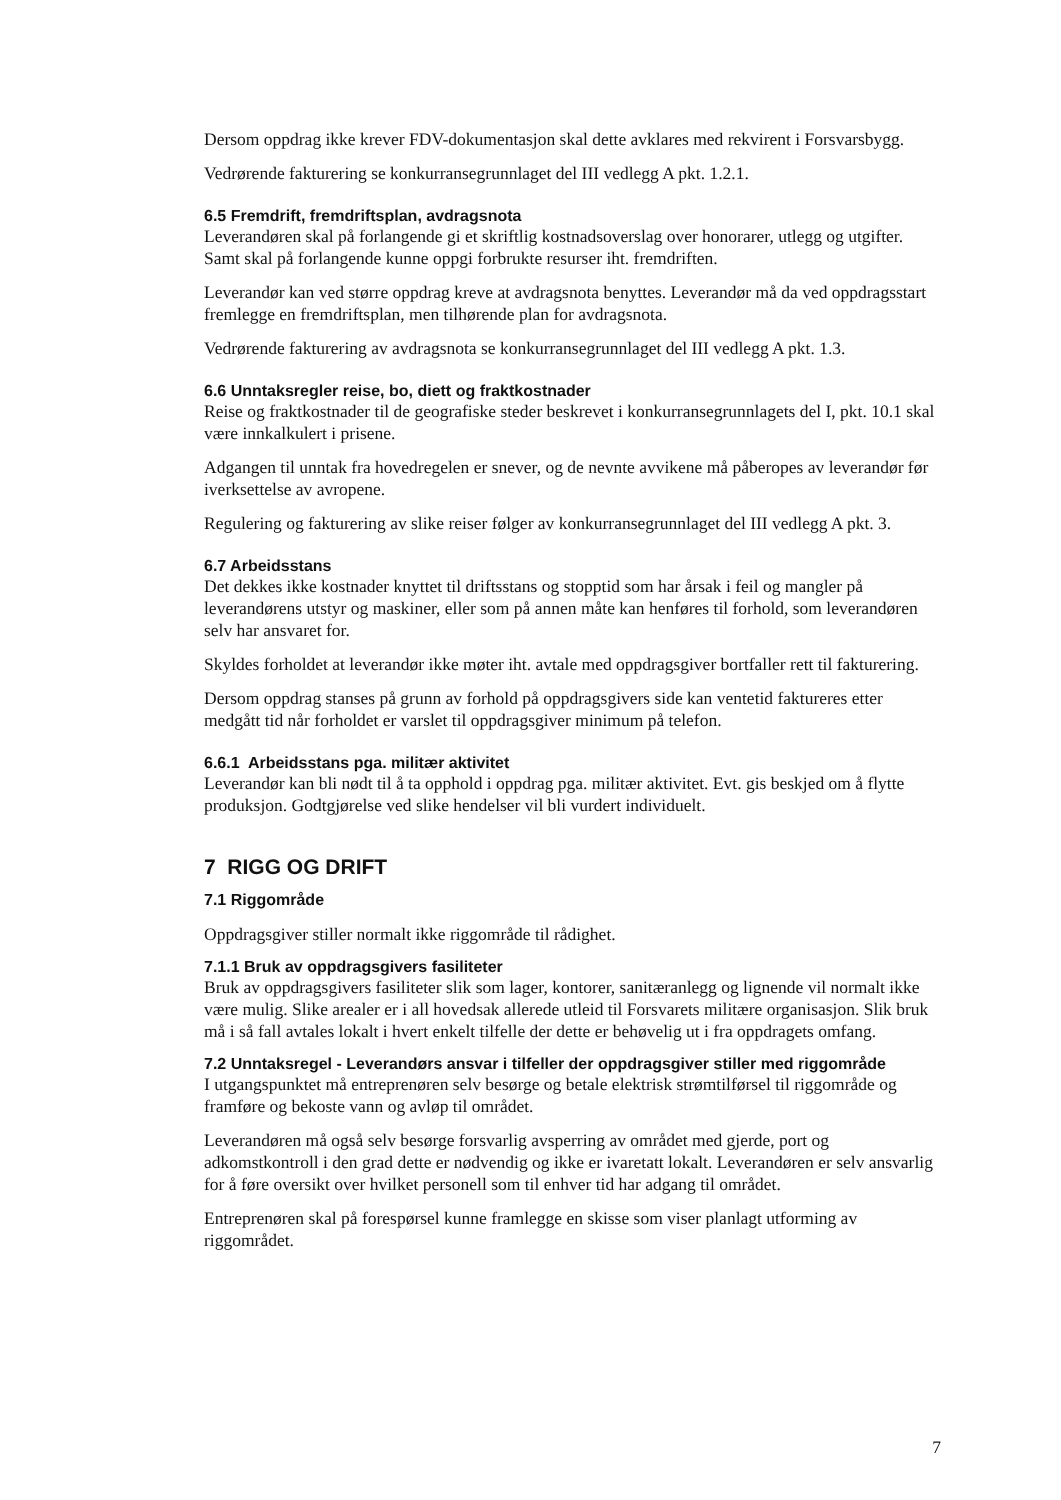Dersom oppdrag ikke krever FDV-dokumentasjon skal dette avklares med rekvirent i Forsvarsbygg.
Vedrørende fakturering se konkurransegrunnlaget del III vedlegg A pkt. 1.2.1.
6.5 Fremdrift, fremdriftsplan, avdragsnota
Leverandøren skal på forlangende gi et skriftlig kostnadsoverslag over honorarer, utlegg og utgifter. Samt skal på forlangende kunne oppgi forbrukte resurser iht. fremdriften.
Leverandør kan ved større oppdrag kreve at avdragsnota benyttes. Leverandør må da ved oppdragsstart fremlegge en fremdriftsplan, men tilhørende plan for avdragsnota.
Vedrørende fakturering av avdragsnota se konkurransegrunnlaget del III vedlegg A pkt. 1.3.
6.6 Unntaksregler reise, bo, diett og fraktkostnader
Reise og fraktkostnader til de geografiske steder beskrevet i konkurransegrunnlagets del I, pkt. 10.1 skal være innkalkulert i prisene.
Adgangen til unntak fra hovedregelen er snever, og de nevnte avvikene må påberopes av leverandør før iverksettelse av avropene.
Regulering og fakturering av slike reiser følger av konkurransegrunnlaget del III vedlegg A pkt. 3.
6.7 Arbeidsstans
Det dekkes ikke kostnader knyttet til driftsstans og stopptid som har årsak i feil og mangler på leverandørens utstyr og maskiner, eller som på annen måte kan henføres til forhold, som leverandøren selv har ansvaret for.
Skyldes forholdet at leverandør ikke møter iht. avtale med oppdragsgiver bortfaller rett til fakturering.
Dersom oppdrag stanses på grunn av forhold på oppdragsgivers side kan ventetid faktureres etter medgått tid når forholdet er varslet til oppdragsgiver minimum på telefon.
6.6.1 Arbeidsstans pga. militær aktivitet
Leverandør kan bli nødt til å ta opphold i oppdrag pga. militær aktivitet. Evt. gis beskjed om å flytte produksjon. Godtgjørelse ved slike hendelser vil bli vurdert individuelt.
7 RIGG OG DRIFT
7.1 Riggområde
Oppdragsgiver stiller normalt ikke riggområde til rådighet.
7.1.1 Bruk av oppdragsgivers fasiliteter
Bruk av oppdragsgivers fasiliteter slik som lager, kontorer, sanitæranlegg og lignende vil normalt ikke være mulig. Slike arealer er i all hovedsak allerede utleid til Forsvarets militære organisasjon. Slik bruk må i så fall avtales lokalt i hvert enkelt tilfelle der dette er behøvelig ut i fra oppdragets omfang.
7.2 Unntaksregel - Leverandørs ansvar i tilfeller der oppdragsgiver stiller med riggområde
I utgangspunktet må entreprenøren selv besørge og betale elektrisk strømtilførsel til riggområde og framføre og bekoste vann og avløp til området.
Leverandøren må også selv besørge forsvarlig avsperring av området med gjerde, port og adkomstkontroll i den grad dette er nødvendig og ikke er ivaretatt lokalt. Leverandøren er selv ansvarlig for å føre oversikt over hvilket personell som til enhver tid har adgang til området.
Entreprenøren skal på forespørsel kunne framlegge en skisse som viser planlagt utforming av riggområdet.
7